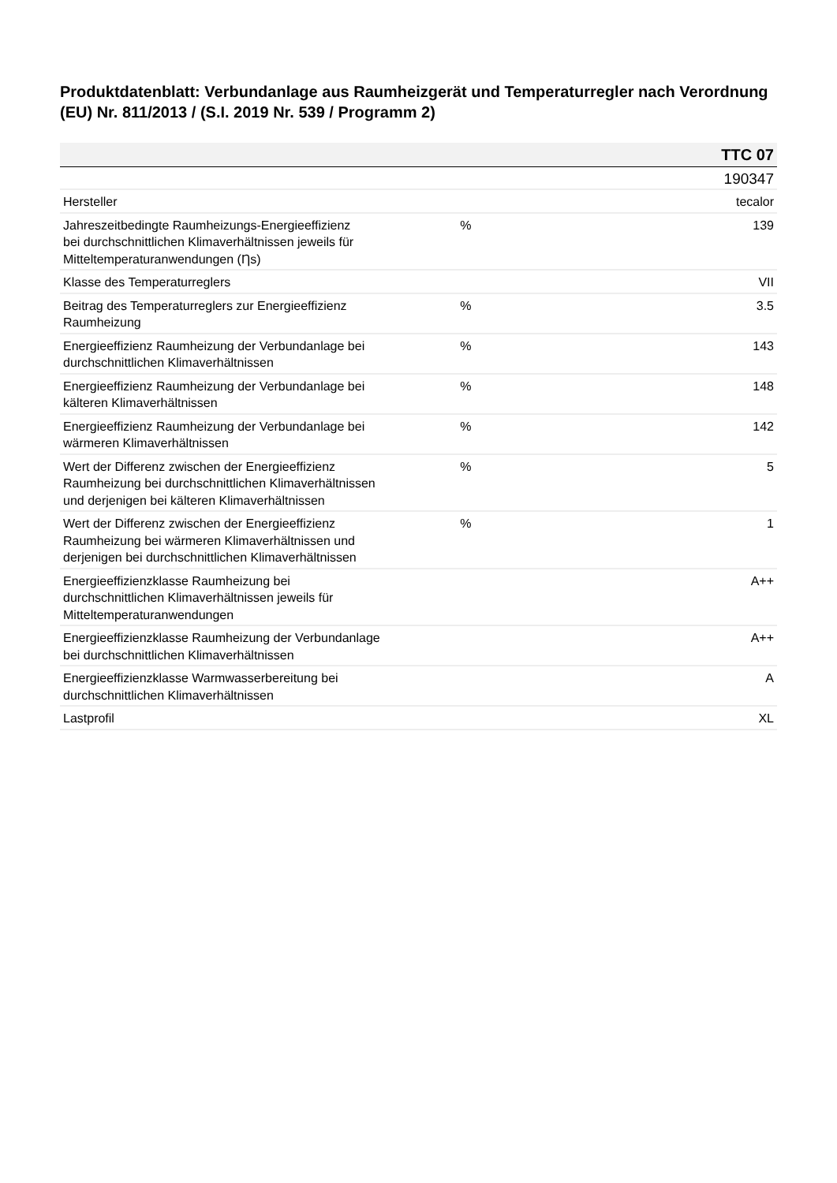Produktdatenblatt: Verbundanlage aus Raumheizgerät und Temperaturregler nach Verordnung (EU) Nr. 811/2013 / (S.I. 2019 Nr. 539 / Programm 2)
| TTC 07 | | |
| --- | --- | --- |
| | | 190347 |
| Hersteller | | tecalor |
| Jahreszeitbedingte Raumheizungs-Energieeffizienz bei durchschnittlichen Klimaverhältnissen jeweils für Mitteltemperaturanwendungen (Ƞs) | % | 139 |
| Klasse des Temperaturreglers | | VII |
| Beitrag des Temperaturreglers zur Energieeffizienz Raumheizung | % | 3.5 |
| Energieeffizienz Raumheizung der Verbundanlage bei durchschnittlichen Klimaverhältnissen | % | 143 |
| Energieeffizienz Raumheizung der Verbundanlage bei kälteren Klimaverhältnissen | % | 148 |
| Energieeffizienz Raumheizung der Verbundanlage bei wärmeren Klimaverhältnissen | % | 142 |
| Wert der Differenz zwischen der Energieeffizienz Raumheizung bei durchschnittlichen Klimaverhältnissen und derjenigen bei kälteren Klimaverhältnissen | % | 5 |
| Wert der Differenz zwischen der Energieeffizienz Raumheizung bei wärmeren Klimaverhältnissen und derjenigen bei durchschnittlichen Klimaverhältnissen | % | 1 |
| Energieeffizienzklasse Raumheizung bei durchschnittlichen Klimaverhältnissen jeweils für Mitteltemperaturanwendungen | | A++ |
| Energieeffizienzklasse Raumheizung der Verbundanlage bei durchschnittlichen Klimaverhältnissen | | A++ |
| Energieeffizienzklasse Warmwasserbereitung bei durchschnittlichen Klimaverhältnissen | | A |
| Lastprofil | | XL |